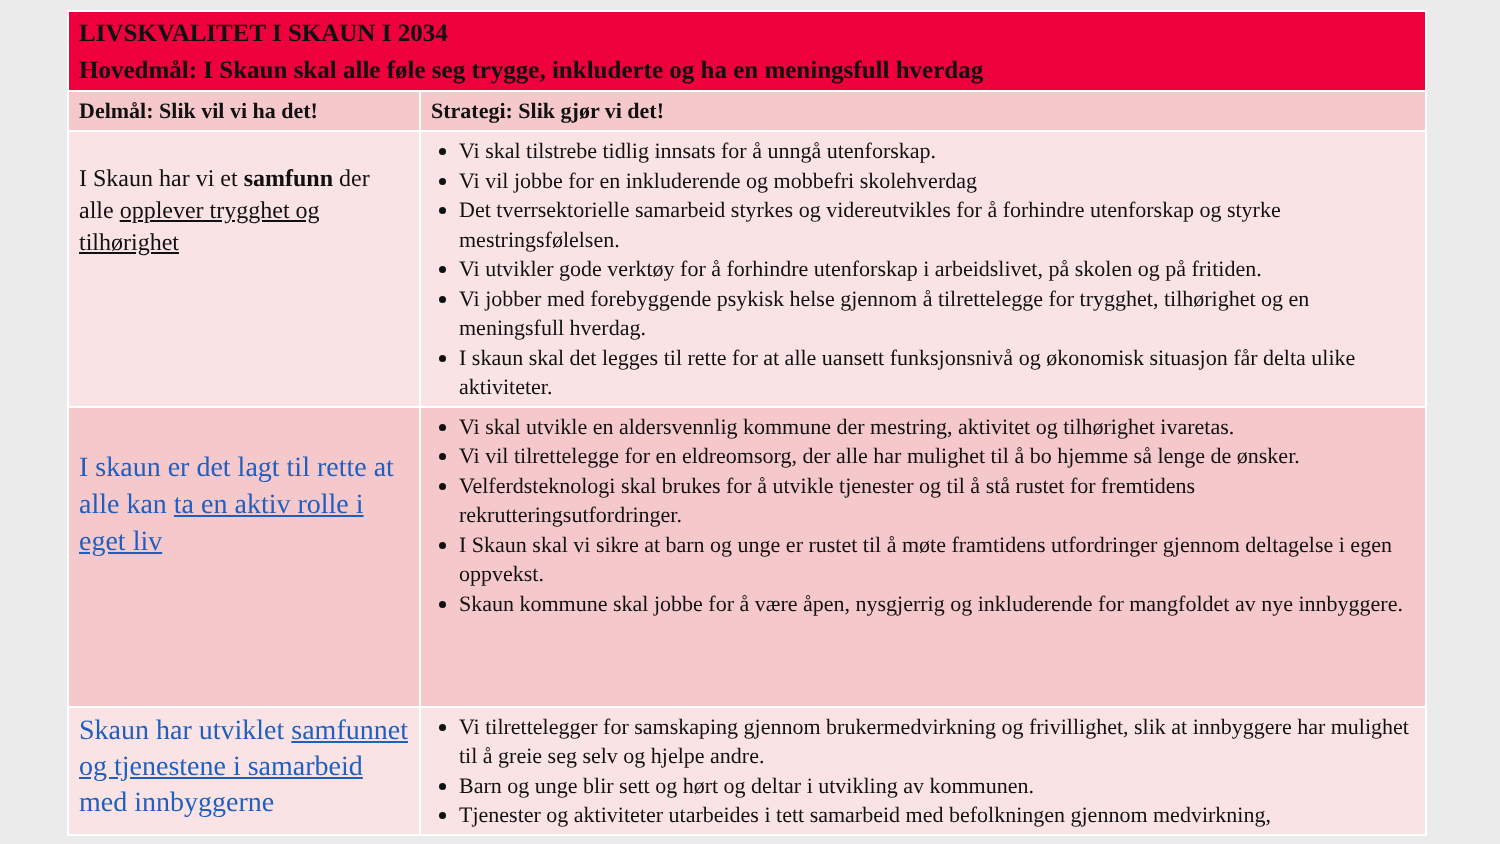| LIVSKVALITET I SKAUN I 2034 Hovedmål: I Skaun skal alle føle seg trygge, inkluderte og ha en meningsfull hverdag | |
| --- | --- |
| Delmål: Slik vil vi ha det! | Strategi: Slik gjør vi det! |
| I Skaun har vi et samfunn der alle opplever trygghet og tilhørighet | Vi skal tilstrebe tidlig innsats for å unngå utenforskap. Vi vil jobbe for en inkluderende og mobbefri skolehverdag Det tverrsektorielle samarbeid styrkes og videreutvikles for å forhindre utenforskap og styrke mestringsfølelsen. Vi utvikler gode verktøy for å forhindre utenforskap i arbeidslivet, på skolen og på fritiden. Vi jobber med forebyggende psykisk helse gjennom å tilrettelegge for trygghet, tilhørighet og en meningsfull hverdag. I skaun skal det legges til rette for at alle uansett funksjonsnivå og økonomisk situasjon får delta ulike aktiviteter. |
| I skaun er det lagt til rette at alle kan ta en aktiv rolle i eget liv | Vi skal utvikle en aldersvennlig kommune der mestring, aktivitet og tilhørighet ivaretas. Vi vil tilrettelegge for en eldreomsorg, der alle har mulighet til å bo hjemme så lenge de ønsker. Velferdsteknologi skal brukes for å utvikle tjenester og til å stå rustet for fremtidens rekrutteringsutfordringer. I Skaun skal vi sikre at barn og unge er rustet til å møte framtidens utfordringer gjennom deltagelse i egen oppvekst. Skaun kommune skal jobbe for å være åpen, nysgjerrig og inkluderende for mangfoldet av nye innbyggere. |
| Skaun har utviklet samfunnet og tjenestene i samarbeid med innbyggerne | Vi tilrettelegger for samskaping gjennom brukermedvirkning og frivillighet, slik at innbyggere har mulighet til å greie seg selv og hjelpe andre. Barn og unge blir sett og hørt og deltar i utvikling av kommunen. Tjenester og aktiviteter utarbeides i tett samarbeid med befolkningen gjennom medvirkning, |